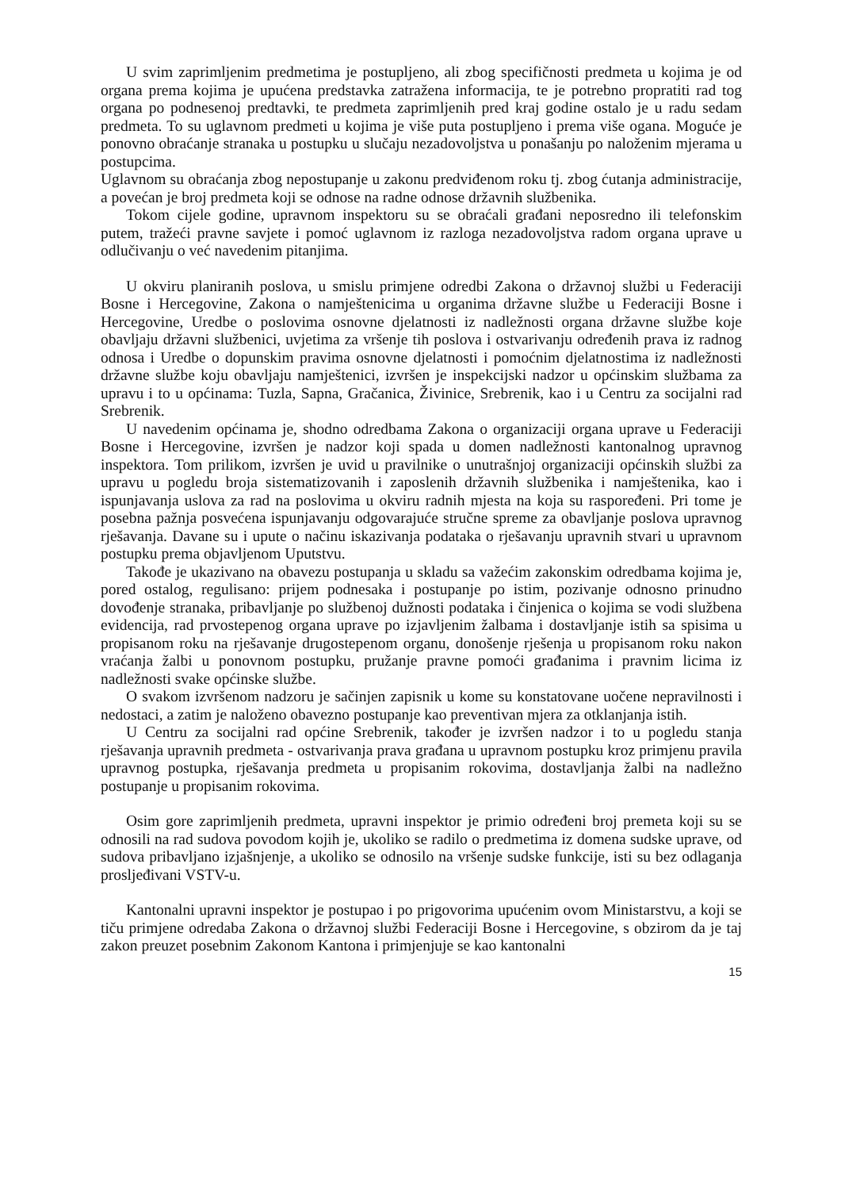U svim zaprimljenim predmetima je postupljeno, ali zbog specifičnosti predmeta u kojima je od organa prema kojima je upućena predstavka zatražena informacija, te je potrebno propratiti rad tog organa po podnesenoj predtavki, te predmeta zaprimljenih pred kraj godine ostalo je u radu sedam predmeta. To su uglavnom predmeti u kojima je više puta postupljeno i prema više ogana. Moguće je ponovno obraćanje stranaka u postupku u slučaju nezadovoljstva u ponašanju po naloženim mjerama u postupcima.
Uglavnom su obraćanja zbog nepostupanje u zakonu predviđenom roku tj. zbog ćutanja administracije, a povećan je broj predmeta koji se odnose na radne odnose državnih službenika.
Tokom cijele godine, upravnom inspektoru su se obraćali građani neposredno ili telefonskim putem, tražeći pravne savjete i pomoć uglavnom iz razloga nezadovoljstva radom organa uprave u odlučivanju o već navedenim pitanjima.
U okviru planiranih poslova, u smislu primjene odredbi Zakona o državnoj službi u Federaciji Bosne i Hercegovine, Zakona o namještenicima u organima državne službe u Federaciji Bosne i Hercegovine, Uredbe o poslovima osnovne djelatnosti iz nadležnosti organa državne službe koje obavljaju državni službenici, uvjetima za vršenje tih poslova i ostvarivanju određenih prava iz radnog odnosa i Uredbe o dopunskim pravima osnovne djelatnosti i pomoćnim djelatnostima iz nadležnosti državne službe koju obavljaju namještenici, izvršen je inspekcijski nadzor u općinskim službama za upravu i to u općinama: Tuzla, Sapna, Gračanica, Živinice, Srebrenik, kao i u Centru za socijalni rad Srebrenik.
U navedenim općinama je, shodno odredbama Zakona o organizaciji organa uprave u Federaciji Bosne i Hercegovine, izvršen je nadzor koji spada u domen nadležnosti kantonalnog upravnog inspektora. Tom prilikom, izvršen je uvid u pravilnike o unutrašnjoj organizaciji općinskih službi za upravu u pogledu broja sistematizovanih i zaposlenih državnih službenika i namještenika, kao i ispunjavanja uslova za rad na poslovima u okviru radnih mjesta na koja su raspoređeni. Pri tome je posebna pažnja posvećena ispunjavanju odgovarajuće stručne spreme za obavljanje poslova upravnog rješavanja. Davane su i upute o načinu iskazivanja podataka o rješavanju upravnih stvari u upravnom postupku prema objavljenom Uputstvu.
Takođe je ukazivano na obavezu postupanja u skladu sa važećim zakonskim odredbama kojima je, pored ostalog, regulisano: prijem podnesaka i postupanje po istim, pozivanje odnosno prinudno dovođenje stranaka, pribavljanje po službenoj dužnosti podataka i činjenica o kojima se vodi službena evidencija, rad prvostepenog organa uprave po izjavljenim žalbama i dostavljanje istih sa spisima u propisanom roku na rješavanje drugostepenom organu, donošenje rješenja u propisanom roku nakon vraćanja žalbi u ponovnom postupku, pružanje pravne pomoći građanima i pravnim licima iz nadležnosti svake općinske službe.
O svakom izvršenom nadzoru je sačinjen zapisnik u kome su konstatovane uočene nepravilnosti i nedostaci, a zatim je naloženo obavezno postupanje kao preventivan mjera za otklanjanja istih.
U Centru za socijalni rad općine Srebrenik, također je izvršen nadzor i to u pogledu stanja rješavanja upravnih predmeta - ostvarivanja prava građana u upravnom postupku kroz primjenu pravila upravnog postupka, rješavanja predmeta u propisanim rokovima, dostavljanja žalbi na nadležno postupanje u propisanim rokovima.
Osim gore zaprimljenih predmeta, upravni inspektor je primio određeni broj premeta koji su se odnosili na rad sudova povodom kojih je, ukoliko se radilo o predmetima iz domena sudske uprave, od sudova pribavljano izjašnjenje, a ukoliko se odnosilo na vršenje sudske funkcije, isti su bez odlaganja prosljeđivani VSTV-u.
Kantonalni upravni inspektor je postupao i po prigovorima upućenim ovom Ministarstvu, a koji se tiču primjene odredaba Zakona o državnoj službi Federaciji Bosne i Hercegovine, s obzirom da je taj zakon preuzet posebnim Zakonom Kantona i primjenjuje se kao kantonalni
15